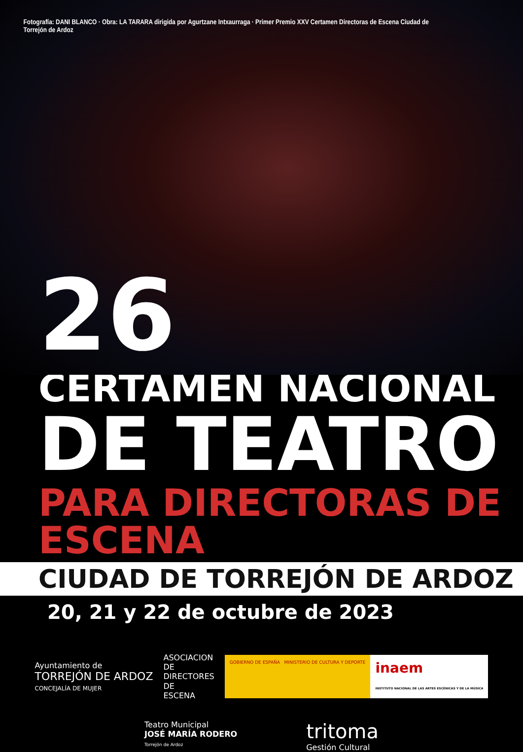Fotografía: DANI BLANCO · Obra: LA TARARA dirigida por Agurtzane Intxaurraga · Primer Premio XXV Certamen Directoras de Escena Ciudad de Torrejón de Ardoz
26
CERTAMEN NACIONAL
DE TEATRO
PARA DIRECTORAS DE ESCENA
CIUDAD DE TORREJÓN DE ARDOZ
20, 21 y 22 de octubre de 2023
Ayuntamiento de
TORREJÓN DE ARDOZ
CONCEJALÍA DE MUJER
ASOCIACION
DE
DIRECTORES
DE
ESCENA
GOBIERNO DE ESPAÑA MINISTERIO DE CULTURA Y DEPORTE inaem
INSTITUTO NACIONAL DE LAS ARTES ESCÉNICAS Y DE LA MÚSICA
Teatro Municipal
JOSÉ MARÍA RODERO
Torrejón de Ardoz
tritoma
Gestión Cultural